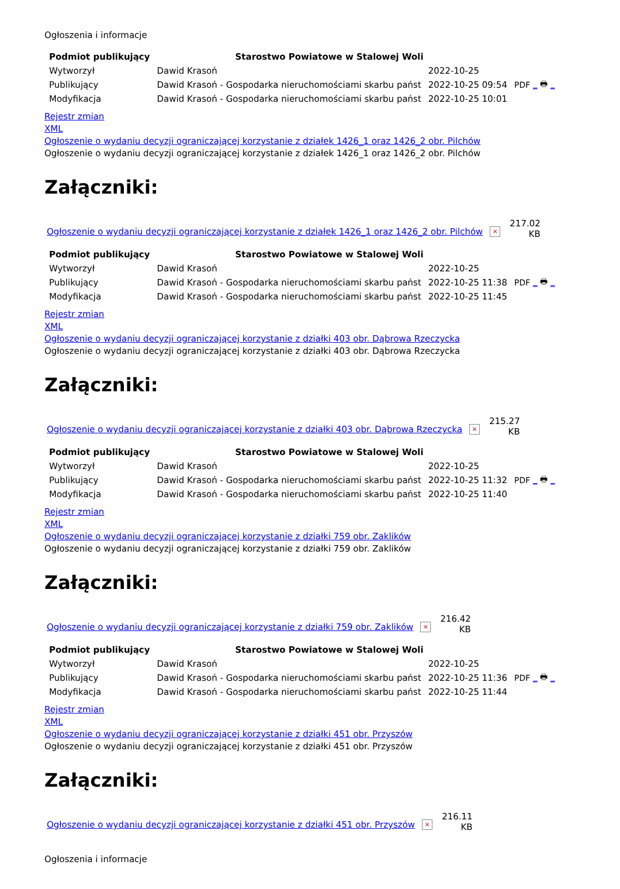Ogłoszenia i informacje
| Podmiot publikujący | Starostwo Powiatowe w Stalowej Woli | | |
| Wytworzył | Dawid Krasoń | 2022-10-25 | PDF _ 🖶 _ |
| Publikujący | Dawid Krasoń - Gospodarka nieruchomościami skarbu państ | 2022-10-25 09:54 | |
| Modyfikacja | Dawid Krasoń - Gospodarka nieruchomościami skarbu państ | 2022-10-25 10:01 | |
Rejestr zmian
XML
Ogłoszenie o wydaniu decyzji ograniczającej korzystanie z działek 1426_1 oraz 1426_2 obr. Pilchów
Ogłoszenie o wydaniu decyzji ograniczającej korzystanie z działek 1426_1 oraz 1426_2 obr. Pilchów
Załączniki:
Ogłoszenie o wydaniu decyzji ograniczającej korzystanie z działek 1426_1 oraz 1426_2 obr. Pilchów ×
217.02
KB
| Podmiot publikujący | Starostwo Powiatowe w Stalowej Woli | | |
| Wytworzył | Dawid Krasoń | 2022-10-25 | PDF _ 🖶 _ |
| Publikujący | Dawid Krasoń - Gospodarka nieruchomościami skarbu państ | 2022-10-25 11:38 | |
| Modyfikacja | Dawid Krasoń - Gospodarka nieruchomościami skarbu państ | 2022-10-25 11:45 | |
Rejestr zmian
XML
Ogłoszenie o wydaniu decyzji ograniczającej korzystanie z działki 403 obr. Dąbrowa Rzeczycka
Ogłoszenie o wydaniu decyzji ograniczającej korzystanie z działki 403 obr. Dąbrowa Rzeczycka
Załączniki:
Ogłoszenie o wydaniu decyzji ograniczającej korzystanie z działki 403 obr. Dąbrowa Rzeczycka ×
215.27
KB
| Podmiot publikujący | Starostwo Powiatowe w Stalowej Woli | | |
| Wytworzył | Dawid Krasoń | 2022-10-25 | PDF _ 🖶 _ |
| Publikujący | Dawid Krasoń - Gospodarka nieruchomościami skarbu państ | 2022-10-25 11:32 | |
| Modyfikacja | Dawid Krasoń - Gospodarka nieruchomościami skarbu państ | 2022-10-25 11:40 | |
Rejestr zmian
XML
Ogłoszenie o wydaniu decyzji ograniczającej korzystanie z działki 759 obr. Zaklików
Ogłoszenie o wydaniu decyzji ograniczającej korzystanie z działki 759 obr. Zaklików
Załączniki:
Ogłoszenie o wydaniu decyzji ograniczającej korzystanie z działki 759 obr. Zaklików ×
216.42
KB
| Podmiot publikujący | Starostwo Powiatowe w Stalowej Woli | | |
| Wytworzył | Dawid Krasoń | 2022-10-25 | PDF _ 🖶 _ |
| Publikujący | Dawid Krasoń - Gospodarka nieruchomościami skarbu państ | 2022-10-25 11:36 | |
| Modyfikacja | Dawid Krasoń - Gospodarka nieruchomościami skarbu państ | 2022-10-25 11:44 | |
Rejestr zmian
XML
Ogłoszenie o wydaniu decyzji ograniczającej korzystanie z działki 451 obr. Przyszów
Ogłoszenie o wydaniu decyzji ograniczającej korzystanie z działki 451 obr. Przyszów
Załączniki:
Ogłoszenie o wydaniu decyzji ograniczającej korzystanie z działki 451 obr. Przyszów ×
216.11
KB
Ogłoszenia i informacje